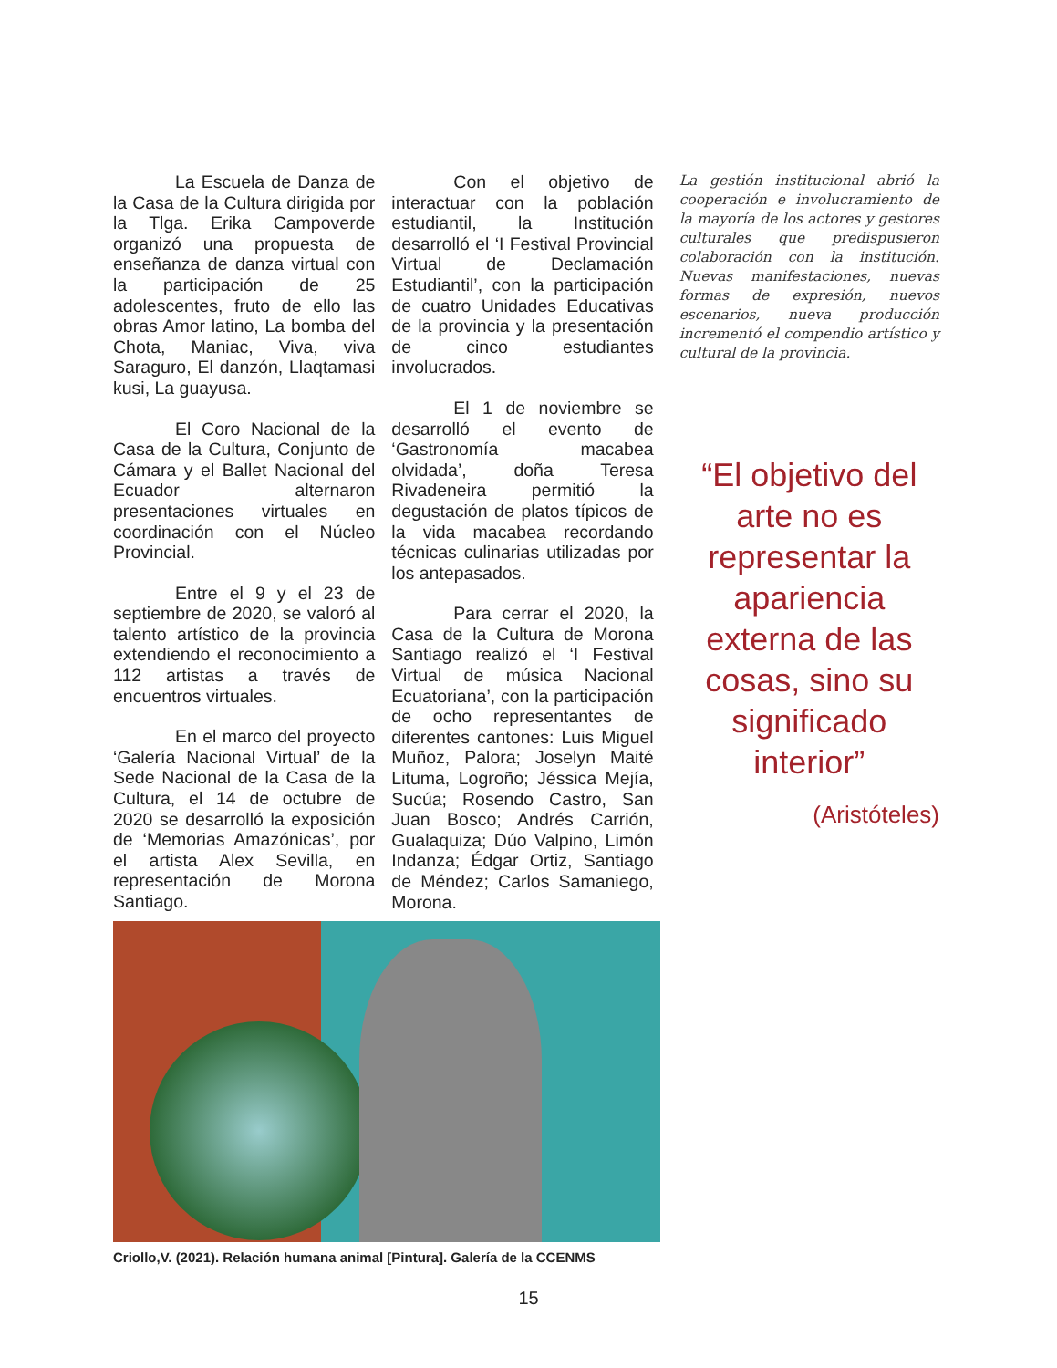La Escuela de Danza de la Casa de la Cultura dirigida por la Tlga. Erika Campoverde organizó una propuesta de enseñanza de danza virtual con la participación de 25 adolescentes, fruto de ello las obras Amor latino, La bomba del Chota, Maniac, Viva, viva Saraguro, El danzón, Llaqtamasi kusi, La guayusa.
El Coro Nacional de la Casa de la Cultura, Conjunto de Cámara y el Ballet Nacional del Ecuador alternaron presentaciones virtuales en coordinación con el Núcleo Provincial.
Entre el 9 y el 23 de septiembre de 2020, se valoró al talento artístico de la provincia extendiendo el reconocimiento a 112 artistas a través de encuentros virtuales.
En el marco del proyecto ‘Galería Nacional Virtual’ de la Sede Nacional de la Casa de la Cultura, el 14 de octubre de 2020 se desarrolló la exposición de ‘Memorias Amazónicas’, por el artista Alex Sevilla, en representación de Morona Santiago.
Con el objetivo de interactuar con la población estudiantil, la Institución desarrolló el ‘I Festival Provincial Virtual de Declamación Estudiantil’, con la participación de cuatro Unidades Educativas de la provincia y la presentación de cinco estudiantes involucrados.
El 1 de noviembre se desarrolló el evento de ‘Gastronomía macabea olvidada’, doña Teresa Rivadeneira permitió la degustación de platos típicos de la vida macabea recordando técnicas culinarias utilizadas por los antepasados.
Para cerrar el 2020, la Casa de la Cultura de Morona Santiago realizó el ‘I Festival Virtual de música Nacional Ecuatoriana’, con la participación de ocho representantes de diferentes cantones: Luis Miguel Muñoz, Palora; Joselyn Maité Lituma, Logroño; Jéssica Mejía, Sucúa; Rosendo Castro, San Juan Bosco; Andrés Carrión, Gualaquiza; Dúo Valpino, Limón Indanza; Édgar Ortiz, Santiago de Méndez; Carlos Samaniego, Morona.
La gestión institucional abrió la cooperación e involucramiento de la mayoría de los actores y gestores culturales que predispusieron colaboración con la institución. Nuevas manifestaciones, nuevas formas de expresión, nuevos escenarios, nueva producción incrementó el compendio artístico y cultural de la provincia.
“El objetivo del arte no es representar la apariencia externa de las cosas, sino su significado interior”
(Aristóteles)
Criollo,V. (2021). Relación humana animal [Pintura]. Galería de la CCENMS
15